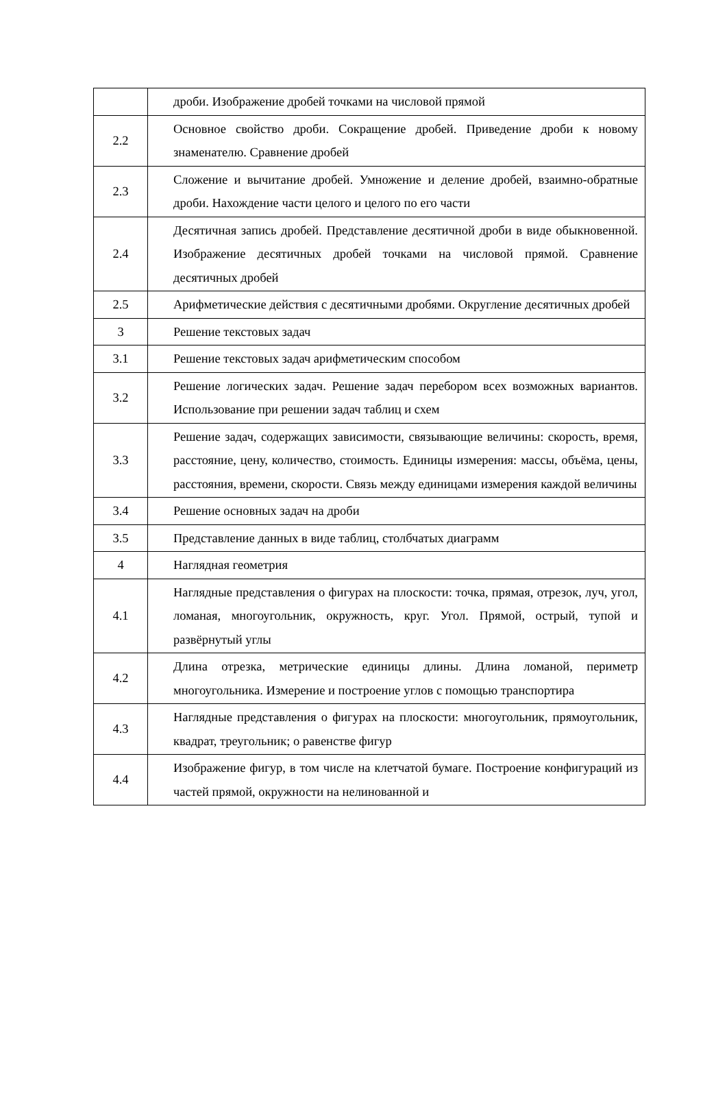| | дроби. Изображение дробей точками на числовой прямой |
| 2.2 | Основное свойство дроби. Сокращение дробей. Приведение дроби к новому знаменателю. Сравнение дробей |
| 2.3 | Сложение и вычитание дробей. Умножение и деление дробей, взаимно-обратные дроби. Нахождение части целого и целого по его части |
| 2.4 | Десятичная запись дробей. Представление десятичной дроби в виде обыкновенной. Изображение десятичных дробей точками на числовой прямой. Сравнение десятичных дробей |
| 2.5 | Арифметические действия с десятичными дробями. Округление десятичных дробей |
| 3 | Решение текстовых задач |
| 3.1 | Решение текстовых задач арифметическим способом |
| 3.2 | Решение логических задач. Решение задач перебором всех возможных вариантов. Использование при решении задач таблиц и схем |
| 3.3 | Решение задач, содержащих зависимости, связывающие величины: скорость, время, расстояние, цену, количество, стоимость. Единицы измерения: массы, объёма, цены, расстояния, времени, скорости. Связь между единицами измерения каждой величины |
| 3.4 | Решение основных задач на дроби |
| 3.5 | Представление данных в виде таблиц, столбчатых диаграмм |
| 4 | Наглядная геометрия |
| 4.1 | Наглядные представления о фигурах на плоскости: точка, прямая, отрезок, луч, угол, ломаная, многоугольник, окружность, круг. Угол. Прямой, острый, тупой и развёрнутый углы |
| 4.2 | Длина отрезка, метрические единицы длины. Длина ломаной, периметр многоугольника. Измерение и построение углов с помощью транспортира |
| 4.3 | Наглядные представления о фигурах на плоскости: многоугольник, прямоугольник, квадрат, треугольник; о равенстве фигур |
| 4.4 | Изображение фигур, в том числе на клетчатой бумаге. Построение конфигураций из частей прямой, окружности на нелинованной и |